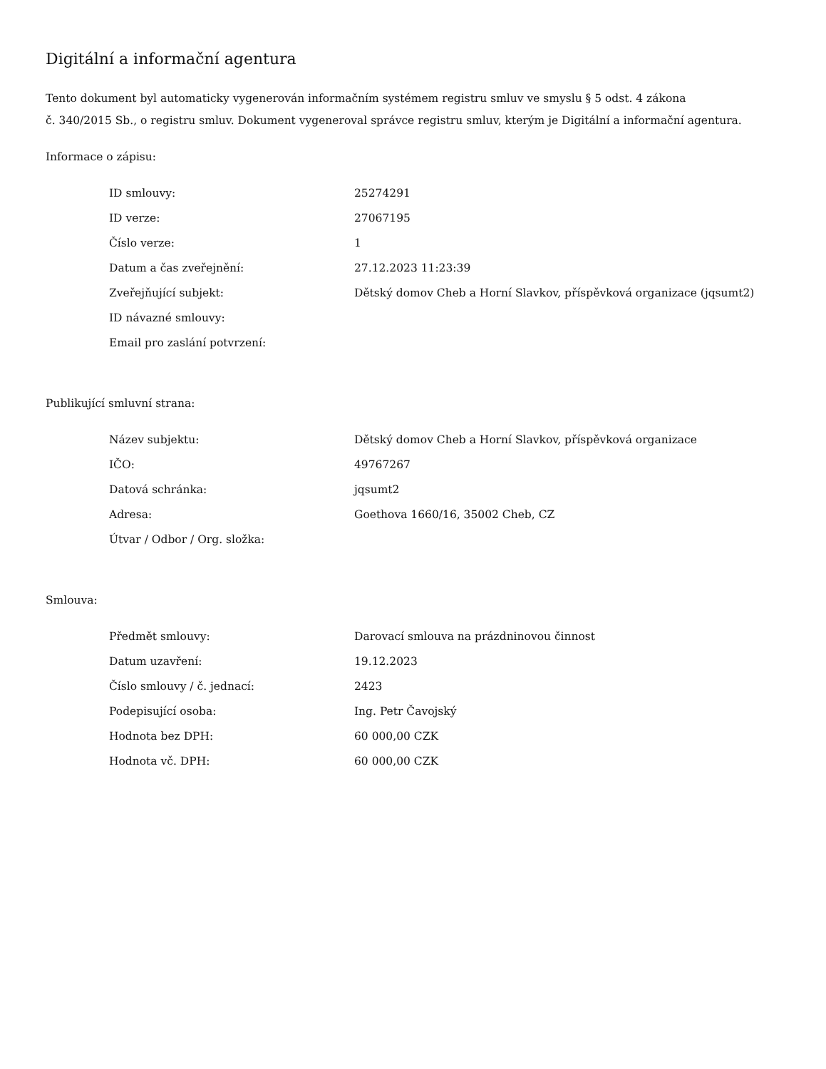Digitální a informační agentura
Tento dokument byl automaticky vygenerován informačním systémem registru smluv ve smyslu § 5 odst. 4 zákona
č. 340/2015 Sb., o registru smluv. Dokument vygeneroval správce registru smluv, kterým je Digitální a informační agentura.
Informace o zápisu:
| ID smlouvy: | 25274291 |
| ID verze: | 27067195 |
| Číslo verze: | 1 |
| Datum a čas zveřejnění: | 27.12.2023 11:23:39 |
| Zveřejňující subjekt: | Dětský domov Cheb a Horní Slavkov, příspěvková organizace (jqsumt2) |
| ID návazné smlouvy: | |
| Email pro zaslání potvrzení: | |
Publikující smluvní strana:
| Název subjektu: | Dětský domov Cheb a Horní Slavkov, příspěvková organizace |
| IČO: | 49767267 |
| Datová schránka: | jqsumt2 |
| Adresa: | Goethova 1660/16, 35002 Cheb, CZ |
| Útvar / Odbor / Org. složka: | |
Smlouva:
| Předmět smlouvy: | Darovací smlouva na prázdninovou činnost |
| Datum uzavření: | 19.12.2023 |
| Číslo smlouvy / č. jednací: | 2423 |
| Podepisující osoba: | Ing. Petr Čavojský |
| Hodnota bez DPH: | 60 000,00 CZK |
| Hodnota vč. DPH: | 60 000,00 CZK |